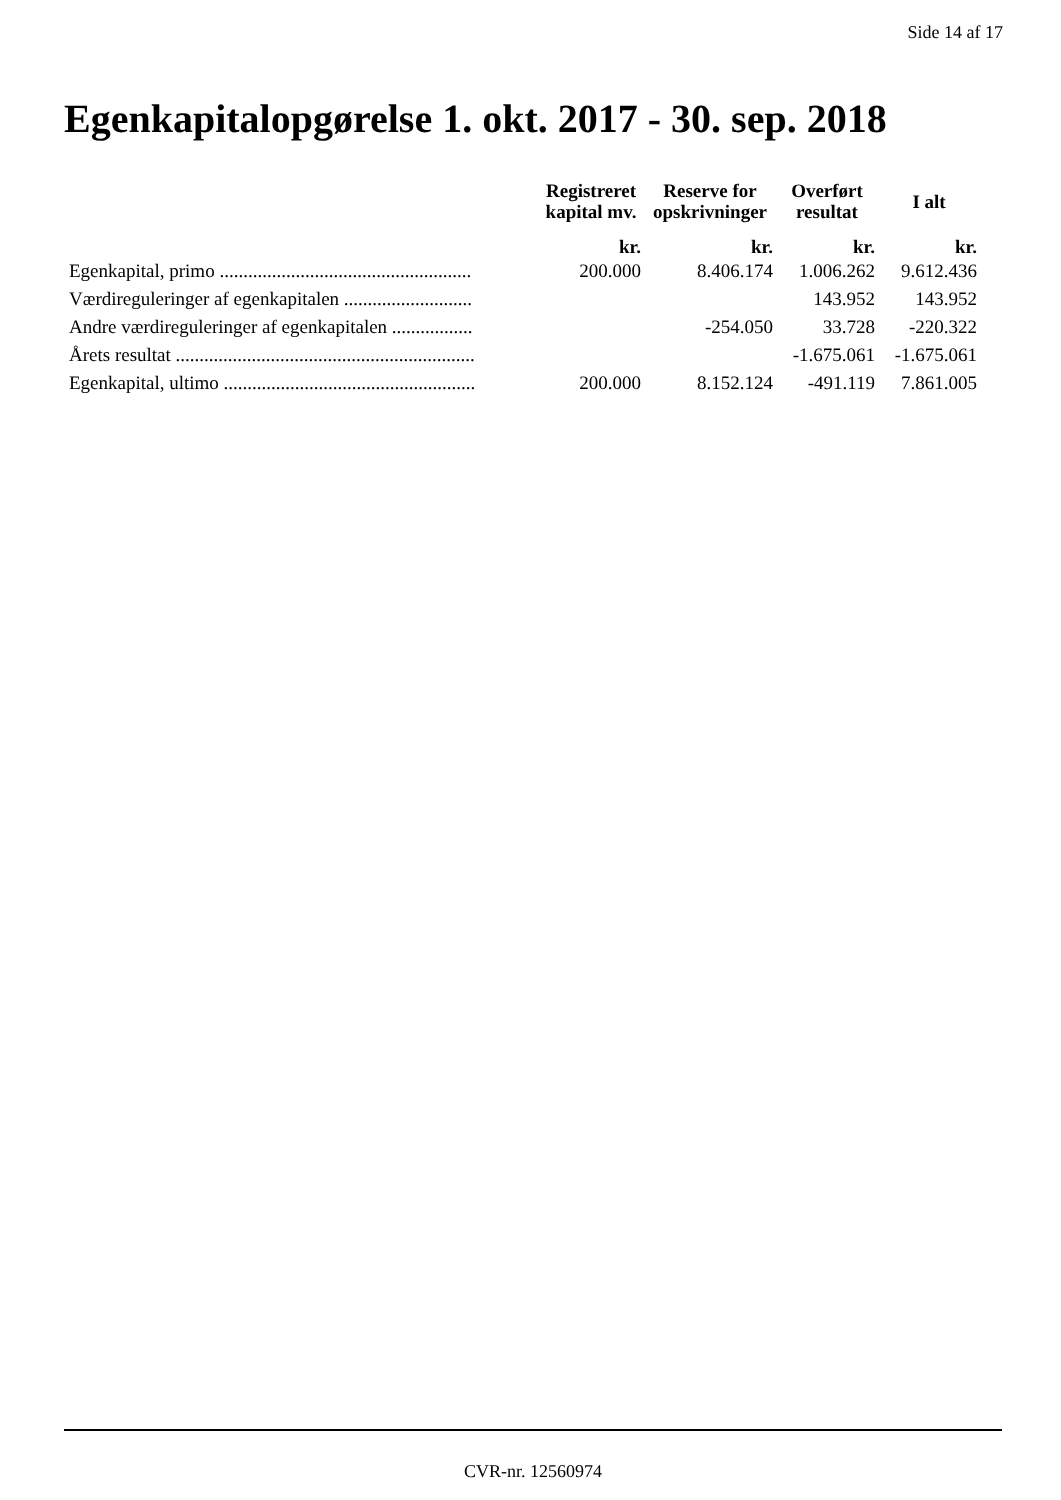Side 14 af 17
Egenkapitalopgørelse 1. okt. 2017 - 30. sep. 2018
| | Registreret kapital mv. | Reserve for opskrivninger | Overført resultat | I alt |
| --- | --- | --- | --- | --- |
| | kr. | kr. | kr. | kr. |
| Egenkapital, primo ..................................................... | 200.000 | 8.406.174 | 1.006.262 | 9.612.436 |
| Værdireguleringer af egenkapitalen ........................... | | | 143.952 | 143.952 |
| Andre værdireguleringer af egenkapitalen ................. | | -254.050 | 33.728 | -220.322 |
| Årets resultat ............................................................... | | | -1.675.061 | -1.675.061 |
| Egenkapital, ultimo ..................................................... | 200.000 | 8.152.124 | -491.119 | 7.861.005 |
CVR-nr. 12560974